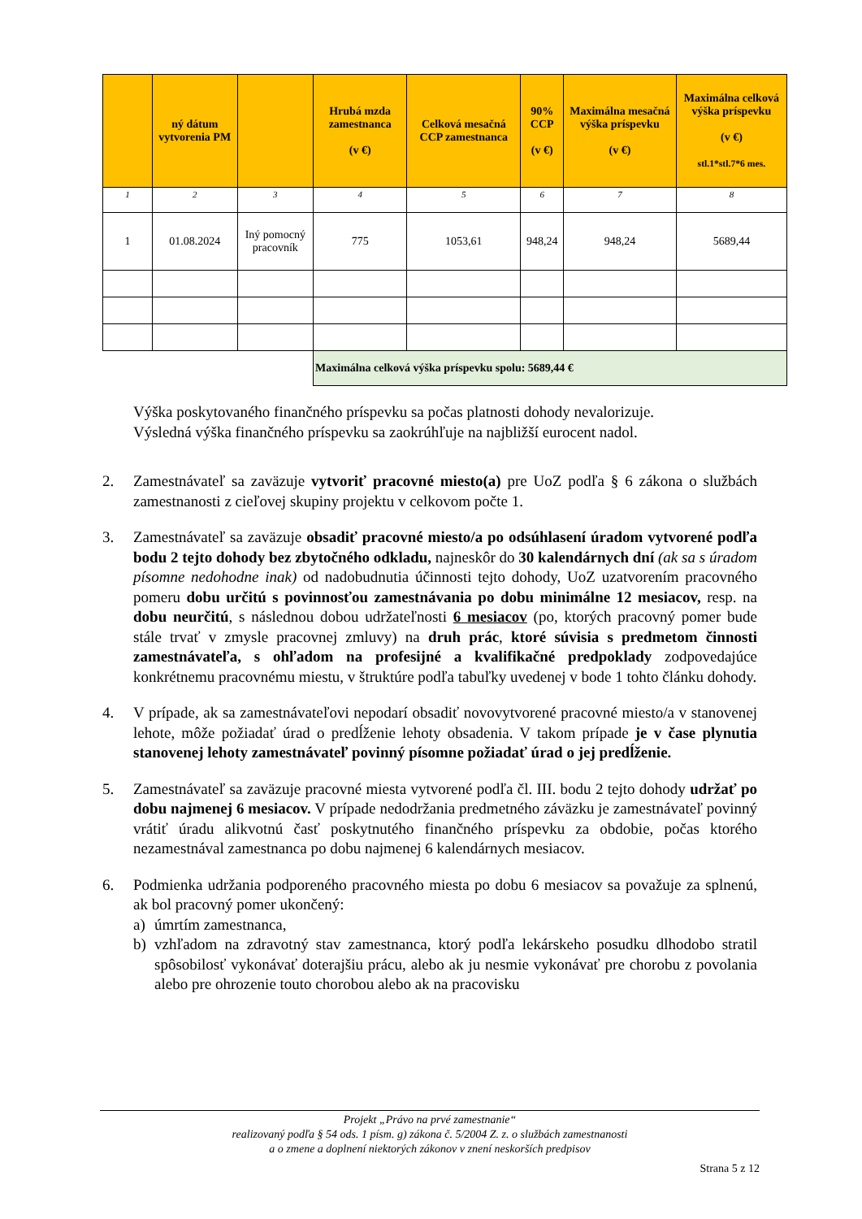| | ný dátum vytvorenia PM | | Hrubá mzda zamestnanca (v €) | Celková mesačná CCP zamestnanca | 90% CCP (v €) | Maximálna mesačná výška príspevku (v €) | Maximálna celková výška príspevku (v €) stl.1*stl.7*6 mes. |
| --- | --- | --- | --- | --- | --- | --- | --- |
| 1 | 2 | 3 | 4 | 5 | 6 | 7 | 8 |
| 1 | 01.08.2024 | Iný pomocný pracovník | 775 | 1053,61 | 948,24 | 948,24 | 5689,44 |
| | | | Maximálna celková výška príspevku spolu: 5689,44 € | | | | |
Výška poskytovaného finančného príspevku sa počas platnosti dohody nevalorizuje.
Výsledná výška finančného príspevku sa zaokrúhľuje na najbližší eurocent nadol.
2. Zamestnávateľ sa zaväzuje vytvoriť pracovné miesto(a) pre UoZ podľa § 6 zákona o službách zamestnanosti z cieľovej skupiny projektu v celkovom počte 1.
3. Zamestnávateľ sa zaväzuje obsadiť pracovné miesto/a po odsúhlasení úradom vytvorené podľa bodu 2 tejto dohody bez zbytočného odkladu, najneskôr do 30 kalendárnych dní (ak sa s úradom písomne nedohodne inak) od nadobudnutia účinnosti tejto dohody, UoZ uzatvorením pracovného pomeru dobu určitú s povinnosťou zamestnávania po dobu minimálne 12 mesiacov, resp. na dobu neurčitú, s následnou dobou udržateľnosti 6 mesiacov (po, ktorých pracovný pomer bude stále trvať v zmysle pracovnej zmluvy) na druh prác, ktoré súvisia s predmetom činnosti zamestnávateľa, s ohľadom na profesijné a kvalifikačné predpoklady zodpovedajúce konkrétnemu pracovnému miestu, v štruktúre podľa tabuľky uvedenej v bode 1 tohto článku dohody.
4. V prípade, ak sa zamestnávateľovi nepodarí obsadiť novovytvorené pracovné miesto/a v stanovenej lehote, môže požiadať úrad o predĺženie lehoty obsadenia. V takom prípade je v čase plynutia stanovenej lehoty zamestnávateľ povinný písomne požiadať úrad o jej predĺženie.
5. Zamestnávateľ sa zaväzuje pracovné miesta vytvorené podľa čl. III. bodu 2 tejto dohody udržať po dobu najmenej 6 mesiacov. V prípade nedodržania predmetného záväzku je zamestnávateľ povinný vrátiť úradu alikvotnú časť poskytnutého finančného príspevku za obdobie, počas ktorého nezamestnával zamestnanca po dobu najmenej 6 kalendárnych mesiacov.
6. Podmienka udržania podporeného pracovného miesta po dobu 6 mesiacov sa považuje za splnenú, ak bol pracovný pomer ukončený:
a) úmrtím zamestnanca,
b) vzhľadom na zdravotný stav zamestnanca, ktorý podľa lekárskeho posudku dlhodobo stratil spôsobilosť vykonávať doterajšiu prácu, alebo ak ju nesmie vykonávať pre chorobu z povolania alebo pre ohrozenie touto chorobou alebo ak na pracovisku
Projekt „Právo na prvé zamestnanie“
realizovaný podľa § 54 ods. 1 písm. g) zákona č. 5/2004 Z. z. o službách zamestnanosti
a o zmene a doplnení niektorých zákonov v znení neskorších predpisov
Strana 5 z 12